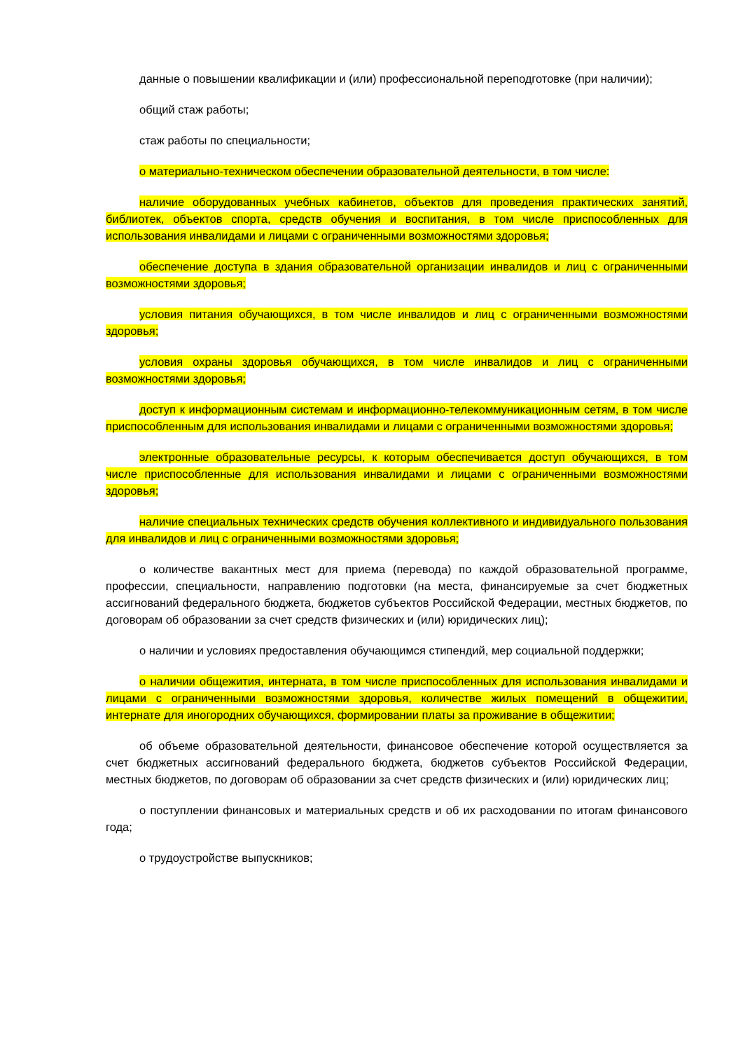данные о повышении квалификации и (или) профессиональной переподготовке (при наличии);
общий стаж работы;
стаж работы по специальности;
о материально-техническом обеспечении образовательной деятельности, в том числе:
наличие оборудованных учебных кабинетов, объектов для проведения практических занятий, библиотек, объектов спорта, средств обучения и воспитания, в том числе приспособленных для использования инвалидами и лицами с ограниченными возможностями здоровья;
обеспечение доступа в здания образовательной организации инвалидов и лиц с ограниченными возможностями здоровья;
условия питания обучающихся, в том числе инвалидов и лиц с ограниченными возможностями здоровья;
условия охраны здоровья обучающихся, в том числе инвалидов и лиц с ограниченными возможностями здоровья;
доступ к информационным системам и информационно-телекоммуникационным сетям, в том числе приспособленным для использования инвалидами и лицами с ограниченными возможностями здоровья;
электронные образовательные ресурсы, к которым обеспечивается доступ обучающихся, в том числе приспособленные для использования инвалидами и лицами с ограниченными возможностями здоровья;
наличие специальных технических средств обучения коллективного и индивидуального пользования для инвалидов и лиц с ограниченными возможностями здоровья;
о количестве вакантных мест для приема (перевода) по каждой образовательной программе, профессии, специальности, направлению подготовки (на места, финансируемые за счет бюджетных ассигнований федерального бюджета, бюджетов субъектов Российской Федерации, местных бюджетов, по договорам об образовании за счет средств физических и (или) юридических лиц);
о наличии и условиях предоставления обучающимся стипендий, мер социальной поддержки;
о наличии общежития, интерната, в том числе приспособленных для использования инвалидами и лицами с ограниченными возможностями здоровья, количестве жилых помещений в общежитии, интернате для иногородних обучающихся, формировании платы за проживание в общежитии;
об объеме образовательной деятельности, финансовое обеспечение которой осуществляется за счет бюджетных ассигнований федерального бюджета, бюджетов субъектов Российской Федерации, местных бюджетов, по договорам об образовании за счет средств физических и (или) юридических лиц;
о поступлении финансовых и материальных средств и об их расходовании по итогам финансового года;
о трудоустройстве выпускников;